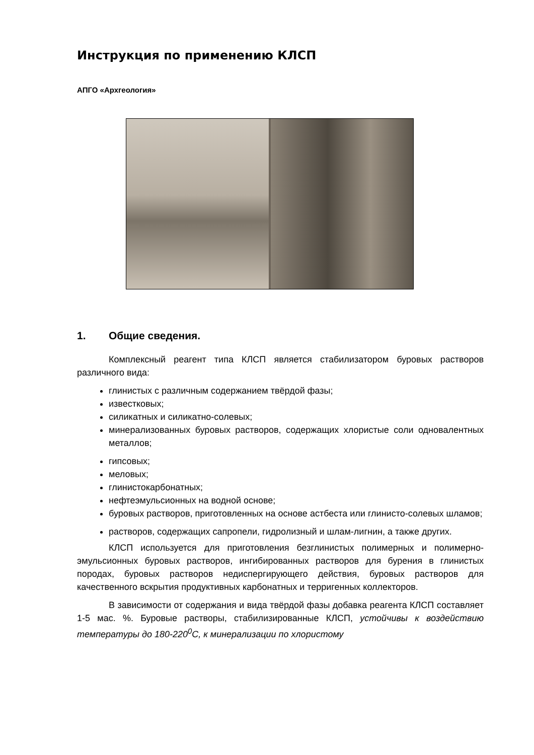Инструкция по применению КЛСП
АПГО «Архгеология»
1. Общие сведения.
Комплексный реагент типа КЛСП является стабилизатором буровых растворов различного вида:
глинистых с различным содержанием твёрдой фазы;
известковых;
силикатных и силикатно-солевых;
минерализованных буровых растворов, содержащих хлористые соли одновалентных металлов;
гипсовых;
меловых;
глинистокарбонатных;
нефтеэмульсионных на водной основе;
буровых растворов, приготовленных на основе астбеста или глинисто-солевых шламов;
растворов, содержащих сапропели, гидролизный и шлам-лигнин, а также других.
КЛСП используется для приготовления безглинистых полимерных и полимерно-эмульсионных буровых растворов, ингибированных растворов для бурения в глинистых породах, буровых растворов недиспергирующего действия, буровых растворов для качественного вскрытия продуктивных карбонатных и терригенных коллекторов.
В зависимости от содержания и вида твёрдой фазы добавка реагента КЛСП составляет 1-5 мас. %. Буровые растворы, стабилизированные КЛСП, устойчивы к воздействию температуры до 180-220<sup>0</sup>С, к минерализации по хлористому